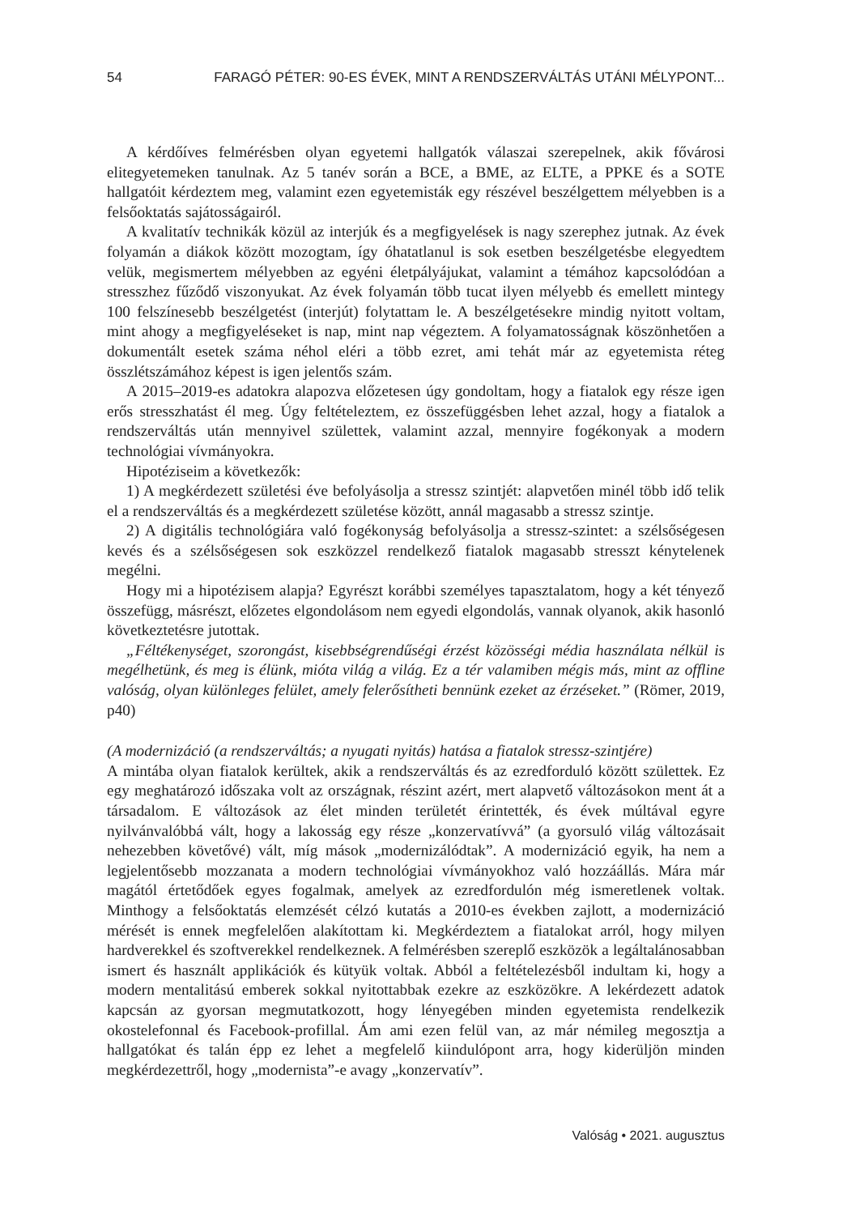54 FARAGÓ PÉTER: 90-ES ÉVEK, MINT A RENDSZERVÁLTÁS UTÁNI MÉLYPONT...
A kérdőíves felmérésben olyan egyetemi hallgatók válaszai szerepelnek, akik fővárosi elitegyetemeken tanulnak. Az 5 tanév során a BCE, a BME, az ELTE, a PPKE és a SOTE hallgatóit kérdeztem meg, valamint ezen egyetemisták egy részével beszélgettem mélyebben is a felsőoktatás sajátosságairól.
A kvalitatív technikák közül az interjúk és a megfigyelések is nagy szerephez jutnak. Az évek folyamán a diákok között mozogtam, így óhatatlanul is sok esetben beszélgetésbe elegyedtem velük, megismertem mélyebben az egyéni életpályájukat, valamint a témához kapcsolódóan a stresszhez fűződő viszonyukat. Az évek folyamán több tucat ilyen mélyebb és emellett mintegy 100 felszínesebb beszélgetést (interjút) folytattam le. A beszélgetésekre mindig nyitott voltam, mint ahogy a megfigyeléseket is nap, mint nap végeztem. A folyamatosságnak köszönhetően a dokumentált esetek száma néhol eléri a több ezret, ami tehát már az egyetemista réteg összlétszámához képest is igen jelentős szám.
A 2015–2019-es adatokra alapozva előzetesen úgy gondoltam, hogy a fiatalok egy része igen erős stresszhatást él meg. Úgy feltételeztem, ez összefüggésben lehet azzal, hogy a fiatalok a rendszerváltás után mennyivel születtek, valamint azzal, mennyire fogékonyak a modern technológiai vívmányokra.
Hipotéziseim a következők:
1) A megkérdezett születési éve befolyásolja a stressz szintjét: alapvetően minél több idő telik el a rendszerváltás és a megkérdezett születése között, annál magasabb a stressz szintje.
2) A digitális technológiára való fogékonyság befolyásolja a stressz-szintet: a szélsőségesen kevés és a szélsőségesen sok eszközzel rendelkező fiatalok magasabb stresszt kénytelenek megélni.
Hogy mi a hipotézisem alapja? Egyrészt korábbi személyes tapasztalatom, hogy a két tényező összefügg, másrészt, előzetes elgondolásom nem egyedi elgondolás, vannak olyanok, akik hasonló következtetésre jutottak.
„Féltékenységet, szorongást, kisebbségrendűségi érzést közösségi média használata nélkül is megélhetünk, és meg is élünk, mióta világ a világ. Ez a tér valamiben mégis más, mint az offline valóság, olyan különleges felület, amely felerősítheti bennünk ezeket az érzéseket.” (Römer, 2019, p40)
(A modernizáció (a rendszerváltás; a nyugati nyitás) hatása a fiatalok stressz-szintjére)
A mintába olyan fiatalok kerültek, akik a rendszerváltás és az ezredforduló között születtek. Ez egy meghatározó időszaka volt az országnak, részint azért, mert alapvető változásokon ment át a társadalom. E változások az élet minden területét érintették, és évek múltával egyre nyilvánvalóbbá vált, hogy a lakosság egy része „konzervatívvá” (a gyorsuló világ változásait nehezebben követővé) vált, míg mások „modernizálódtak”. A modernizáció egyik, ha nem a legjelentősebb mozzanata a modern technológiai vívmányokhoz való hozzáállás. Mára már magától értetődőek egyes fogalmak, amelyek az ezredfordulón még ismeretlenek voltak. Minthogy a felsőoktatás elemzését célzó kutatás a 2010-es években zajlott, a modernizáció mérését is ennek megfelelően alakítottam ki. Megkérdeztem a fiatalokat arról, hogy milyen hardverekkel és szoftverekkel rendelkeznek. A felmérésben szereplő eszközök a legáltalánosabban ismert és használt applikációk és kütyük voltak. Abból a feltételezésből indultam ki, hogy a modern mentalitású emberek sokkal nyitottabbak ezekre az eszközökre. A lekérdezett adatok kapcsán az gyorsan megmutatkozott, hogy lényegében minden egyetemista rendelkezik okostelefonnal és Facebook-profillal. Ám ami ezen felül van, az már némileg megosztja a hallgatókat és talán épp ez lehet a megfelelő kiindulópont arra, hogy kiderüljön minden megkérdezettről, hogy „modernista”-e avagy „konzervatív”.
Valóság • 2021. augusztus